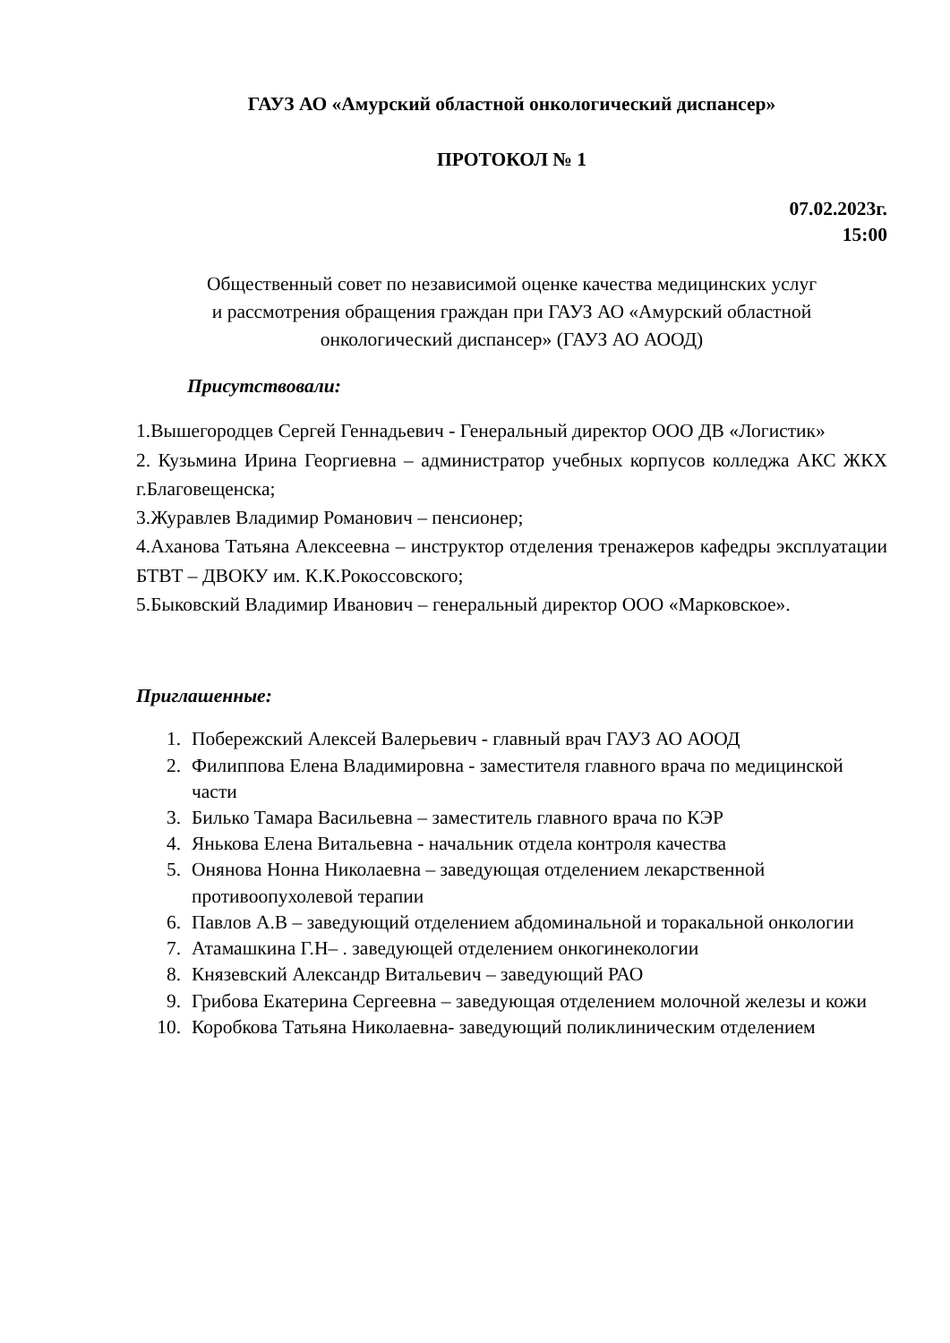ГАУЗ АО «Амурский областной онкологический диспансер»
ПРОТОКОЛ № 1
07.02.2023г.
15:00
Общественный совет по независимой оценке качества медицинских услуг
и рассмотрения обращения граждан при ГАУЗ АО «Амурский областной
онкологический диспансер» (ГАУЗ АО АООД)
Присутствовали:
1.Вышегородцев Сергей Геннадьевич - Генеральный директор ООО ДВ «Логистик»
2. Кузьмина Ирина Георгиевна – администратор учебных корпусов колледжа АКС ЖКХ г.Благовещенска;
3.Журавлев Владимир Романович – пенсионер;
4.Аханова Татьяна Алексеевна – инструктор отделения тренажеров кафедры эксплуатации БТВТ – ДВОКУ им. К.К.Рокоссовского;
5.Быковский Владимир Иванович – генеральный директор ООО «Марковское».
Приглашенные:
1. Побережский Алексей Валерьевич - главный врач ГАУЗ АО АООД
2. Филиппова Елена Владимировна - заместителя главного врача по медицинской части
3. Билько Тамара Васильевна – заместитель главного врача по КЭР
4. Янькова Елена Витальевна - начальник отдела контроля качества
5. Онянова Нонна Николаевна – заведующая отделением лекарственной противоопухолевой терапии
6. Павлов А.В – заведующий отделением абдоминальной и торакальной онкологии
7. Атамашкина Г.Н– . заведующей отделением онкогинекологии
8. Князевский Александр Витальевич – заведующий РАО
9. Грибова Екатерина Сергеевна – заведующая отделением молочной железы и кожи
10. Коробкова Татьяна Николаевна- заведующий поликлиническим отделением